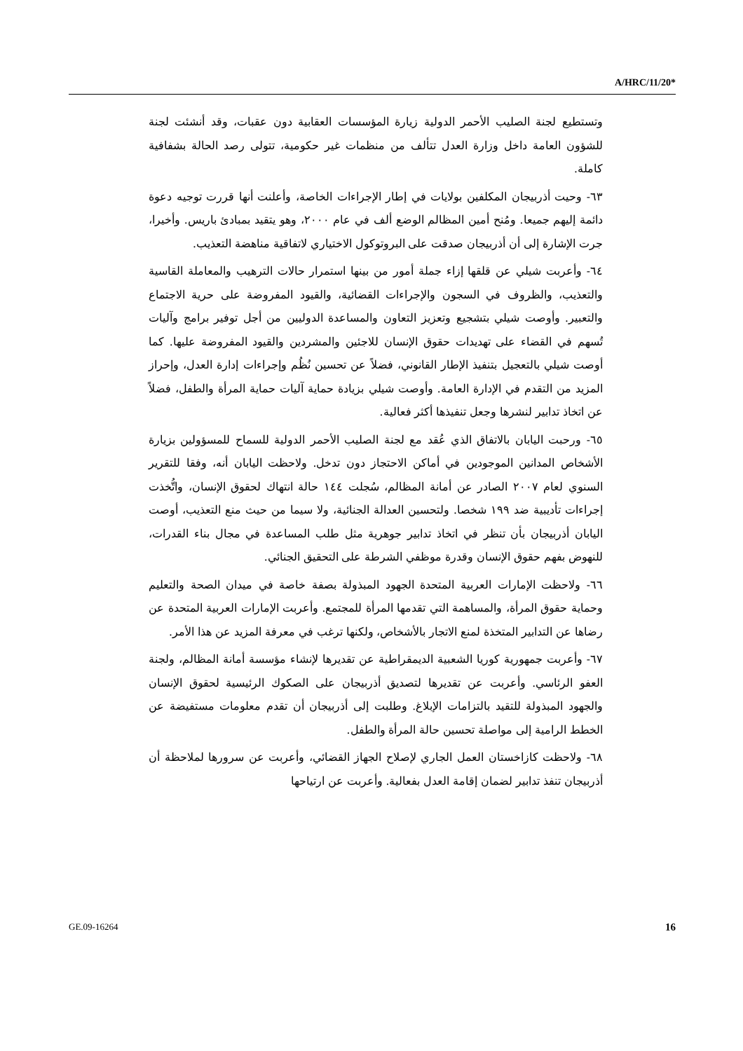A/HRC/11/20*
وتستطيع لجنة الصليب الأحمر الدولية زيارة المؤسسات العقابية دون عقبات، وقد أنشئت لجنة للشؤون العامة داخل وزارة العدل تتألف من منظمات غير حكومية، تتولى رصد الحالة بشفافية كاملة.
٦٣- وحيت أذربيجان المكلفين بولايات في إطار الإجراءات الخاصة، وأعلنت أنها قررت توجيه دعوة دائمة إليهم جميعا. ومُنح أمين المظالم الوضع ألف في عام ٢٠٠٠، وهو يتقيد بمبادئ باريس. وأخيرا، جرت الإشارة إلى أن أذربيجان صدقت على البروتوكول الاختياري لاتفاقية مناهضة التعذيب.
٦٤- وأعربت شيلي عن قلقها إزاء جملة أمور من بينها استمرار حالات الترهيب والمعاملة القاسية والتعذيب، والظروف في السجون والإجراءات القضائية، والقيود المفروضة على حرية الاجتماع والتعبير. وأوصت شيلي بتشجيع وتعزيز التعاون والمساعدة الدوليين من أجل توفير برامج وآليات تُسهم في القضاء على تهديدات حقوق الإنسان للاجئين والمشردين والقيود المفروضة عليها. كما أوصت شيلي بالتعجيل بتنفيذ الإطار القانوني، فضلاً عن تحسين نُظُم وإجراءات إدارة العدل، وإحراز المزيد من التقدم في الإدارة العامة. وأوصت شيلي بزيادة حماية آليات حماية المرأة والطفل، فضلاً عن اتخاذ تدابير لنشرها وجعل تنفيذها أكثر فعالية.
٦٥- ورحبت اليابان بالاتفاق الذي عُقد مع لجنة الصليب الأحمر الدولية للسماح للمسؤولين بزيارة الأشخاص المدانين الموجودين في أماكن الاحتجاز دون تدخل. ولاحظت اليابان أنه، وفقا للتقرير السنوي لعام ٢٠٠٧ الصادر عن أمانة المظالم، سُجلت ١٤٤ حالة انتهاك لحقوق الإنسان، واتُّخذت إجراءات تأديبية ضد ١٩٩ شخصا. ولتحسين العدالة الجنائية، ولا سيما من حيث منع التعذيب، أوصت اليابان أذربيجان بأن تنظر في اتخاذ تدابير جوهرية مثل طلب المساعدة في مجال بناء القدرات، للنهوض بفهم حقوق الإنسان وقدرة موظفي الشرطة على التحقيق الجنائي.
٦٦- ولاحظت الإمارات العربية المتحدة الجهود المبذولة بصفة خاصة في ميدان الصحة والتعليم وحماية حقوق المرأة، والمساهمة التي تقدمها المرأة للمجتمع. وأعربت الإمارات العربية المتحدة عن رضاها عن التدابير المتخذة لمنع الاتجار بالأشخاص، ولكنها ترغب في معرفة المزيد عن هذا الأمر.
٦٧- وأعربت جمهورية كوريا الشعبية الديمقراطية عن تقديرها لإنشاء مؤسسة أمانة المظالم، ولجنة العفو الرئاسي. وأعربت عن تقديرها لتصديق أذربيجان على الصكوك الرئيسية لحقوق الإنسان والجهود المبذولة للتقيد بالتزامات الإبلاغ. وطلبت إلى أذربيجان أن تقدم معلومات مستفيضة عن الخطط الرامية إلى مواصلة تحسين حالة المرأة والطفل.
٦٨- ولاحظت كازاخستان العمل الجاري لإصلاح الجهاز القضائي، وأعربت عن سرورها لملاحظة أن أذربيجان تنفذ تدابير لضمان إقامة العدل بفعالية. وأعربت عن ارتياحها
GE.09-16264 16